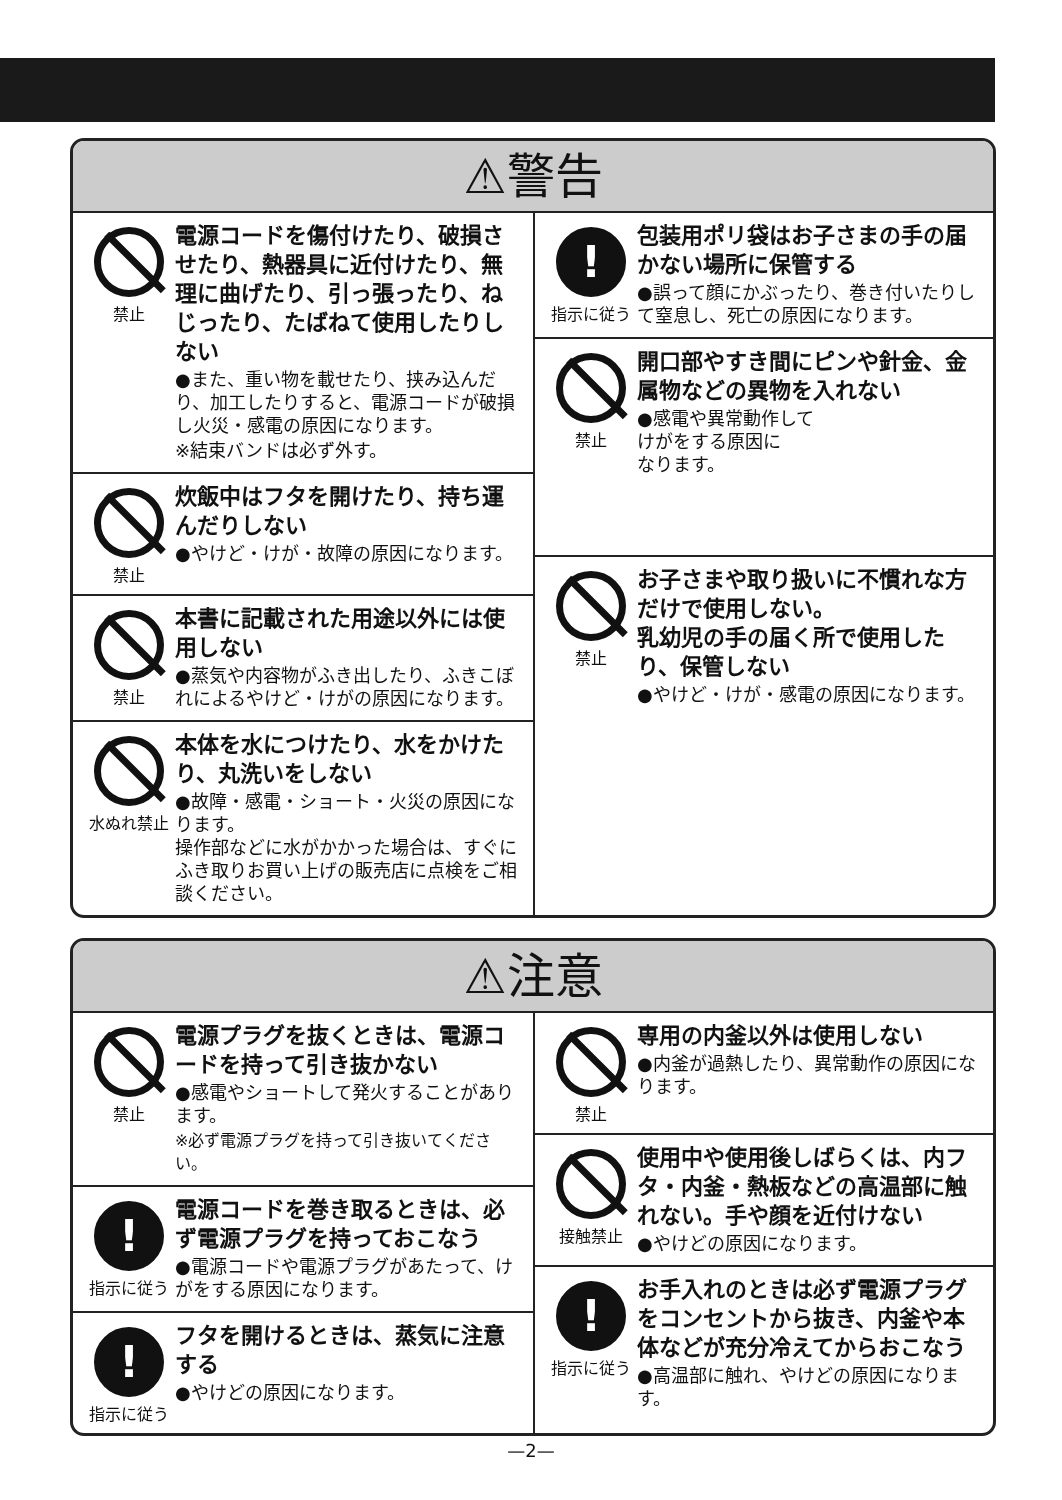⚠警告
禁止
電源コードを傷付けたり、破損させたり、熱器具に近付けたり、無理に曲げたり、引っ張ったり、ねじったり、たばねて使用したりしない
●また、重い物を載せたり、挟み込んだり、加工したりすると、電源コードが破損し火災・感電の原因になります。
※結束バンドは必ず外す。
禁止
炊飯中はフタを開けたり、持ち運んだりしない
●やけど・けが・故障の原因になります。
禁止
本書に記載された用途以外には使用しない
●蒸気や内容物がふき出したり、ふきこぼれによるやけど・けがの原因になります。
水ぬれ禁止
本体を水につけたり、水をかけたり、丸洗いをしない
●故障・感電・ショート・火災の原因になります。
操作部などに水がかかった場合は、すぐにふき取りお買い上げの販売店に点検をご相談ください。
!
指示に従う
包装用ポリ袋はお子さまの手の届かない場所に保管する
●誤って顔にかぶったり、巻き付いたりして窒息し、死亡の原因になります。
禁止
開口部やすき間にピンや針金、金属物などの異物を入れない
●感電や異常動作して
けがをする原因に
なります。
禁止
お子さまや取り扱いに不慣れな方だけで使用しない。
乳幼児の手の届く所で使用したり、保管しない
●やけど・けが・感電の原因になります。
⚠注意
禁止
電源プラグを抜くときは、電源コードを持って引き抜かない
●感電やショートして発火することがあります。
※必ず電源プラグを持って引き抜いてください。
!
指示に従う
電源コードを巻き取るときは、必ず電源プラグを持っておこなう
●電源コードや電源プラグがあたって、けがをする原因になります。
!
指示に従う
フタを開けるときは、蒸気に注意する
●やけどの原因になります。
禁止
専用の内釜以外は使用しない
●内釜が過熱したり、異常動作の原因になります。
接触禁止
使用中や使用後しばらくは、内フタ・内釜・熱板などの高温部に触れない。手や顔を近付けない
●やけどの原因になります。
!
指示に従う
お手入れのときは必ず電源プラグをコンセントから抜き、内釜や本体などが充分冷えてからおこなう
●高温部に触れ、やけどの原因になります。
—2—